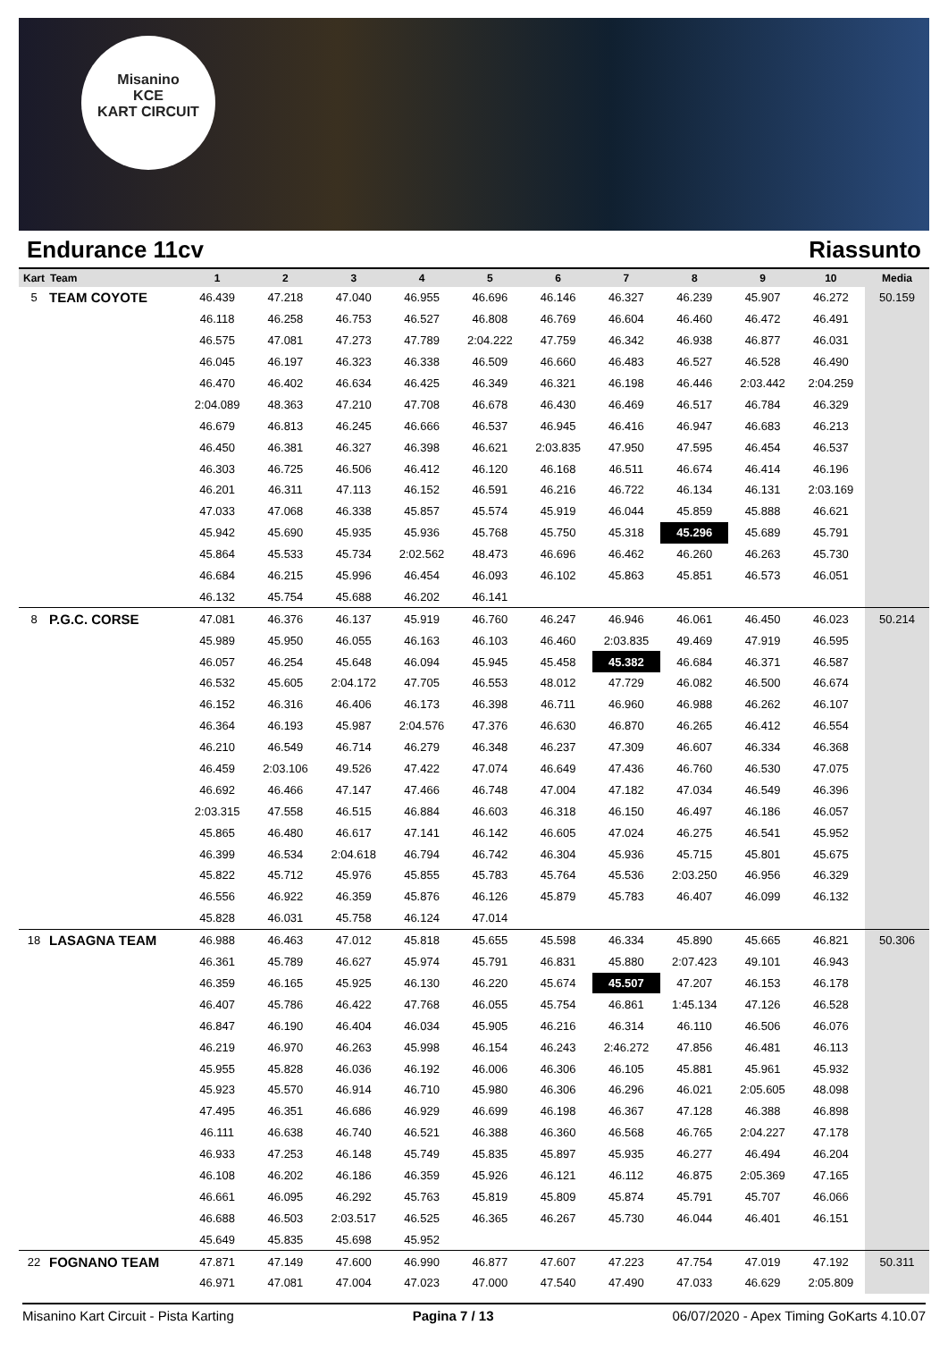Misanino
KCE
KART CIRCUIT
Endurance 11cv Riassunto
| Kart | Team | 1 | 2 | 3 | 4 | 5 | 6 | 7 | 8 | 9 | 10 | Media |
| --- | --- | --- | --- | --- | --- | --- | --- | --- | --- | --- | --- | --- |
| 5 | TEAM COYOTE | 46.439 | 47.218 | 47.040 | 46.955 | 46.696 | 46.146 | 46.327 | 46.239 | 45.907 | 46.272 | 50.159 |
| | | 46.118 | 46.258 | 46.753 | 46.527 | 46.808 | 46.769 | 46.604 | 46.460 | 46.472 | 46.491 | |
| | | 46.575 | 47.081 | 47.273 | 47.789 | 2:04.222 | 47.759 | 46.342 | 46.938 | 46.877 | 46.031 | |
| | | 46.045 | 46.197 | 46.323 | 46.338 | 46.509 | 46.660 | 46.483 | 46.527 | 46.528 | 46.490 | |
| | | 46.470 | 46.402 | 46.634 | 46.425 | 46.349 | 46.321 | 46.198 | 46.446 | 2:03.442 | 2:04.259 | |
| | | 2:04.089 | 48.363 | 47.210 | 47.708 | 46.678 | 46.430 | 46.469 | 46.517 | 46.784 | 46.329 | |
| | | 46.679 | 46.813 | 46.245 | 46.666 | 46.537 | 46.945 | 46.416 | 46.947 | 46.683 | 46.213 | |
| | | 46.450 | 46.381 | 46.327 | 46.398 | 46.621 | 2:03.835 | 47.950 | 47.595 | 46.454 | 46.537 | |
| | | 46.303 | 46.725 | 46.506 | 46.412 | 46.120 | 46.168 | 46.511 | 46.674 | 46.414 | 46.196 | |
| | | 46.201 | 46.311 | 47.113 | 46.152 | 46.591 | 46.216 | 46.722 | 46.134 | 46.131 | 2:03.169 | |
| | | 47.033 | 47.068 | 46.338 | 45.857 | 45.574 | 45.919 | 46.044 | 45.859 | 45.888 | 46.621 | |
| | | 45.942 | 45.690 | 45.935 | 45.936 | 45.768 | 45.750 | 45.318 | 45.296 | 45.689 | 45.791 | |
| | | 45.864 | 45.533 | 45.734 | 2:02.562 | 48.473 | 46.696 | 46.462 | 46.260 | 46.263 | 45.730 | |
| | | 46.684 | 46.215 | 45.996 | 46.454 | 46.093 | 46.102 | 45.863 | 45.851 | 46.573 | 46.051 | |
| | | 46.132 | 45.754 | 45.688 | 46.202 | 46.141 | | | | | | |
| 8 | P.G.C. CORSE | 47.081 | 46.376 | 46.137 | 45.919 | 46.760 | 46.247 | 46.946 | 46.061 | 46.450 | 46.023 | 50.214 |
| | | 45.989 | 45.950 | 46.055 | 46.163 | 46.103 | 46.460 | 2:03.835 | 49.469 | 47.919 | 46.595 | |
| | | 46.057 | 46.254 | 45.648 | 46.094 | 45.945 | 45.458 | 45.382 | 46.684 | 46.371 | 46.587 | |
| | | 46.532 | 45.605 | 2:04.172 | 47.705 | 46.553 | 48.012 | 47.729 | 46.082 | 46.500 | 46.674 | |
| | | 46.152 | 46.316 | 46.406 | 46.173 | 46.398 | 46.711 | 46.960 | 46.988 | 46.262 | 46.107 | |
| | | 46.364 | 46.193 | 45.987 | 2:04.576 | 47.376 | 46.630 | 46.870 | 46.265 | 46.412 | 46.554 | |
| | | 46.210 | 46.549 | 46.714 | 46.279 | 46.348 | 46.237 | 47.309 | 46.607 | 46.334 | 46.368 | |
| | | 46.459 | 2:03.106 | 49.526 | 47.422 | 47.074 | 46.649 | 47.436 | 46.760 | 46.530 | 47.075 | |
| | | 46.692 | 46.466 | 47.147 | 47.466 | 46.748 | 47.004 | 47.182 | 47.034 | 46.549 | 46.396 | |
| | | 2:03.315 | 47.558 | 46.515 | 46.884 | 46.603 | 46.318 | 46.150 | 46.497 | 46.186 | 46.057 | |
| | | 45.865 | 46.480 | 46.617 | 47.141 | 46.142 | 46.605 | 47.024 | 46.275 | 46.541 | 45.952 | |
| | | 46.399 | 46.534 | 2:04.618 | 46.794 | 46.742 | 46.304 | 45.936 | 45.715 | 45.801 | 45.675 | |
| | | 45.822 | 45.712 | 45.976 | 45.855 | 45.783 | 45.764 | 45.536 | 2:03.250 | 46.956 | 46.329 | |
| | | 46.556 | 46.922 | 46.359 | 45.876 | 46.126 | 45.879 | 45.783 | 46.407 | 46.099 | 46.132 | |
| | | 45.828 | 46.031 | 45.758 | 46.124 | 47.014 | | | | | | |
| 18 | LASAGNA TEAM | 46.988 | 46.463 | 47.012 | 45.818 | 45.655 | 45.598 | 46.334 | 45.890 | 45.665 | 46.821 | 50.306 |
| | | 46.361 | 45.789 | 46.627 | 45.974 | 45.791 | 46.831 | 45.880 | 2:07.423 | 49.101 | 46.943 | |
| | | 46.359 | 46.165 | 45.925 | 46.130 | 46.220 | 45.674 | 45.507 | 47.207 | 46.153 | 46.178 | |
| | | 46.407 | 45.786 | 46.422 | 47.768 | 46.055 | 45.754 | 46.861 | 1:45.134 | 47.126 | 46.528 | |
| | | 46.847 | 46.190 | 46.404 | 46.034 | 45.905 | 46.216 | 46.314 | 46.110 | 46.506 | 46.076 | |
| | | 46.219 | 46.970 | 46.263 | 45.998 | 46.154 | 46.243 | 2:46.272 | 47.856 | 46.481 | 46.113 | |
| | | 45.955 | 45.828 | 46.036 | 46.192 | 46.006 | 46.306 | 46.105 | 45.881 | 45.961 | 45.932 | |
| | | 45.923 | 45.570 | 46.914 | 46.710 | 45.980 | 46.306 | 46.296 | 46.021 | 2:05.605 | 48.098 | |
| | | 47.495 | 46.351 | 46.686 | 46.929 | 46.699 | 46.198 | 46.367 | 47.128 | 46.388 | 46.898 | |
| | | 46.111 | 46.638 | 46.740 | 46.521 | 46.388 | 46.360 | 46.568 | 46.765 | 2:04.227 | 47.178 | |
| | | 46.933 | 47.253 | 46.148 | 45.749 | 45.835 | 45.897 | 45.935 | 46.277 | 46.494 | 46.204 | |
| | | 46.108 | 46.202 | 46.186 | 46.359 | 45.926 | 46.121 | 46.112 | 46.875 | 2:05.369 | 47.165 | |
| | | 46.661 | 46.095 | 46.292 | 45.763 | 45.819 | 45.809 | 45.874 | 45.791 | 45.707 | 46.066 | |
| | | 46.688 | 46.503 | 2:03.517 | 46.525 | 46.365 | 46.267 | 45.730 | 46.044 | 46.401 | 46.151 | |
| | | 45.649 | 45.835 | 45.698 | 45.952 | | | | | | | |
| 22 | FOGNANO TEAM | 47.871 | 47.149 | 47.600 | 46.990 | 46.877 | 47.607 | 47.223 | 47.754 | 47.019 | 47.192 | 50.311 |
| | | 46.971 | 47.081 | 47.004 | 47.023 | 47.000 | 47.540 | 47.490 | 47.033 | 46.629 | 2:05.809 | |
Misanino Kart Circuit - Pista Karting Pagina 7 / 13 06/07/2020 - Apex Timing GoKarts 4.10.07